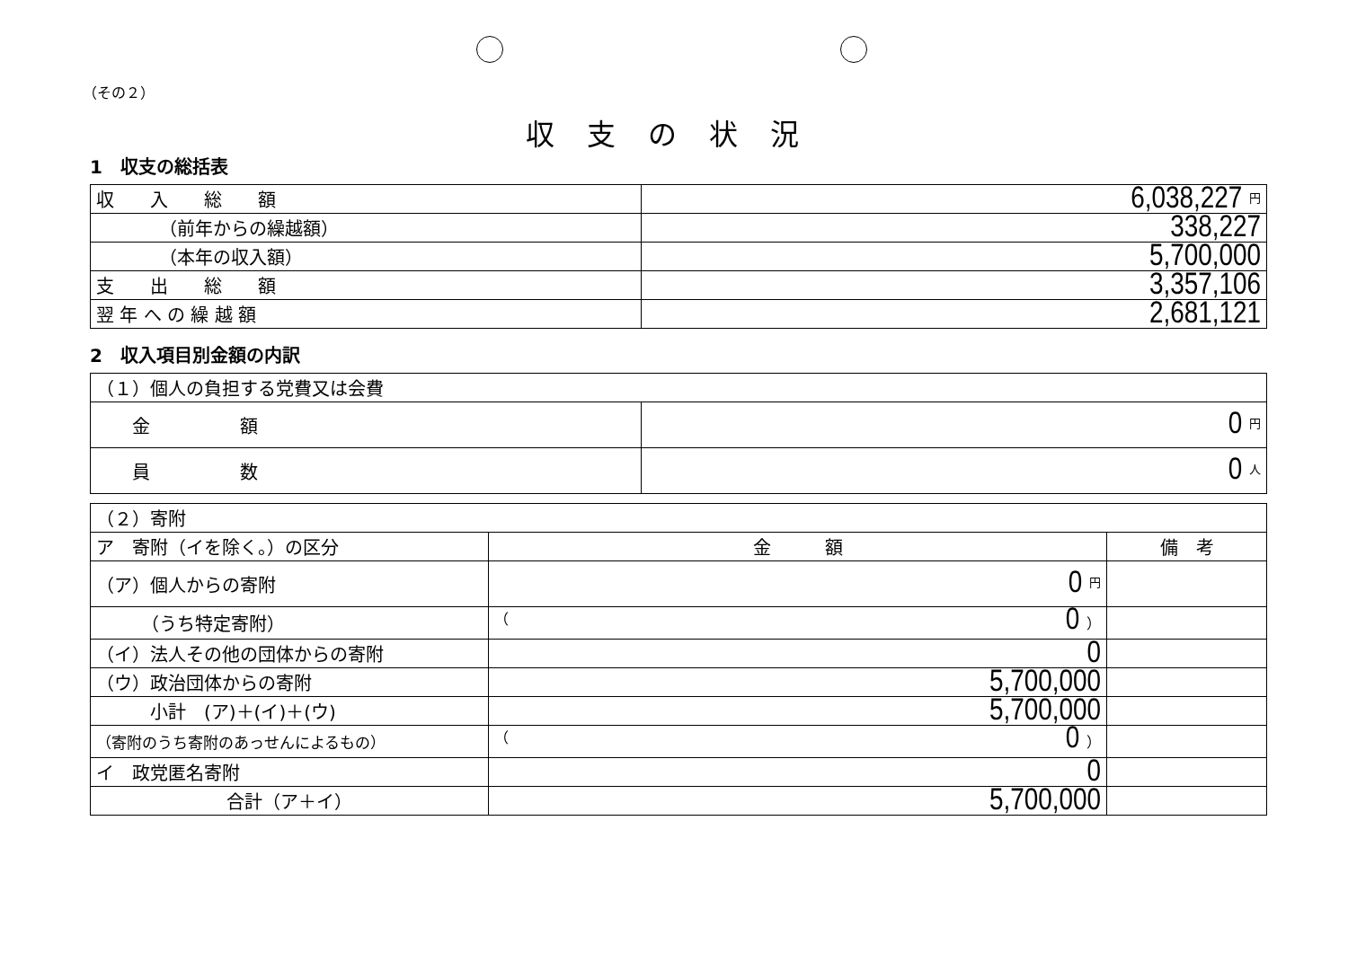（その２）
収支の状況
1　収支の総括表
| 収 入 総 額 | 6,038,227 円 |
| （前年からの繰越額） | 338,227 |
| （本年の収入額） | 5,700,000 |
| 支 出 総 額 | 3,357,106 |
| 翌 年 へ の 繰 越 額 | 2,681,121 |
2　収入項目別金額の内訳
| （１）個人の負担する党費又は会費 | |
| 金 額 | 0 円 |
| 員 数 | 0 人 |
| （２）寄附 | | |
| ア 寄附（イを除く。）の区分 | 金 額 | 備 考 |
| （ア）個人からの寄附 | 0 円 | |
| （うち特定寄附） | （ 0 ） | |
| （イ）法人その他の団体からの寄附 | 0 | |
| （ウ）政治団体からの寄附 | 5,700,000 | |
| 小計 (ア)＋(イ)＋(ウ) | 5,700,000 | |
| （寄附のうち寄附のあっせんによるもの） | （ 0 ） | |
| イ 政党匿名寄附 | 0 | |
| 合計（ア＋イ） | 5,700,000 | |